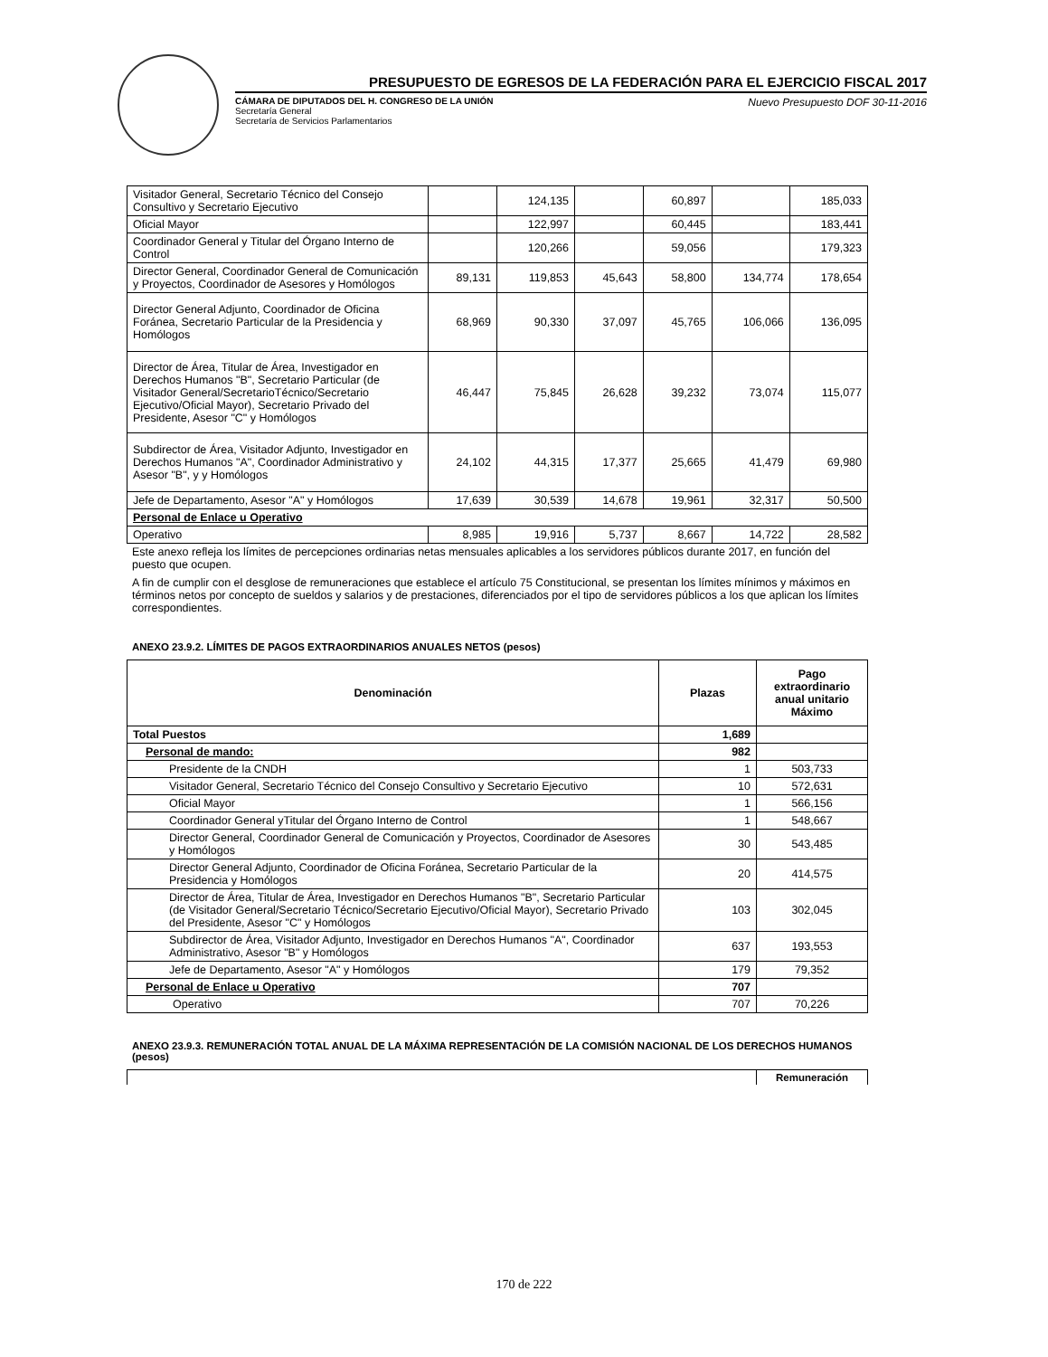PRESUPUESTO DE EGRESOS DE LA FEDERACIÓN PARA EL EJERCICIO FISCAL 2017
CÁMARA DE DIPUTADOS DEL H. CONGRESO DE LA UNIÓN
Secretaría General
Secretaría de Servicios Parlamentarios
Nuevo Presupuesto DOF 30-11-2016
| Visitador General, Secretario Técnico del Consejo Consultivo y Secretario Ejecutivo | | 124,135 | | 60,897 | | 185,033 |
| Oficial Mayor | | 122,997 | | 60,445 | | 183,441 |
| Coordinador General y Titular del Órgano Interno de Control | | 120,266 | | 59,056 | | 179,323 |
| Director General, Coordinador General de Comunicación y Proyectos, Coordinador de Asesores y Homólogos | 89,131 | 119,853 | 45,643 | 58,800 | 134,774 | 178,654 |
| Director General Adjunto, Coordinador de Oficina Foránea, Secretario Particular de la Presidencia y Homólogos | 68,969 | 90,330 | 37,097 | 45,765 | 106,066 | 136,095 |
| Director de Área, Titular de Área, Investigador en Derechos Humanos "B", Secretario Particular (de Visitador General/SecretarioTécnico/Secretario Ejecutivo/Oficial Mayor), Secretario Privado del Presidente, Asesor "C" y Homólogos | 46,447 | 75,845 | 26,628 | 39,232 | 73,074 | 115,077 |
| Subdirector de Área, Visitador Adjunto, Investigador en Derechos Humanos "A", Coordinador Administrativo y Asesor "B", y y Homólogos | 24,102 | 44,315 | 17,377 | 25,665 | 41,479 | 69,980 |
| Jefe de Departamento, Asesor "A" y Homólogos | 17,639 | 30,539 | 14,678 | 19,961 | 32,317 | 50,500 |
| Personal de Enlace u Operativo | | | | | | |
| Operativo | 8,985 | 19,916 | 5,737 | 8,667 | 14,722 | 28,582 |
Este anexo refleja los límites de percepciones ordinarias netas mensuales aplicables a los servidores públicos durante 2017, en función del puesto que ocupen.
A fin de cumplir con el desglose de remuneraciones que establece el artículo 75 Constitucional, se presentan los límites mínimos y máximos en términos netos por concepto de sueldos y salarios y de prestaciones, diferenciados por el tipo de servidores públicos a los que aplican los límites correspondientes.
ANEXO 23.9.2. LÍMITES DE PAGOS EXTRAORDINARIOS ANUALES NETOS (pesos)
| Denominación | Plazas | Pago extraordinario anual unitario Máximo |
| --- | --- | --- |
| Total Puestos | 1,689 | |
| Personal de mando: | 982 | |
| Presidente de la CNDH | 1 | 503,733 |
| Visitador General, Secretario Técnico del Consejo Consultivo y Secretario Ejecutivo | 10 | 572,631 |
| Oficial Mayor | 1 | 566,156 |
| Coordinador General yTitular del Órgano Interno de Control | 1 | 548,667 |
| Director General, Coordinador General de Comunicación y Proyectos, Coordinador de Asesores y Homólogos | 30 | 543,485 |
| Director General Adjunto, Coordinador de Oficina Foránea, Secretario Particular de la Presidencia y Homólogos | 20 | 414,575 |
| Director de Área, Titular de Área, Investigador en Derechos Humanos "B", Secretario Particular (de Visitador General/Secretario Técnico/Secretario Ejecutivo/Oficial Mayor), Secretario Privado del Presidente, Asesor "C" y Homólogos | 103 | 302,045 |
| Subdirector de Área, Visitador Adjunto, Investigador en Derechos Humanos "A", Coordinador Administrativo, Asesor "B" y Homólogos | 637 | 193,553 |
| Jefe de Departamento, Asesor "A" y Homólogos | 179 | 79,352 |
| Personal de Enlace u Operativo | 707 | |
| Operativo | 707 | 70,226 |
ANEXO 23.9.3. REMUNERACIÓN TOTAL ANUAL DE LA MÁXIMA REPRESENTACIÓN DE LA COMISIÓN NACIONAL DE LOS DERECHOS HUMANOS (pesos)
| | Remuneración |
| --- | --- |
170 de 222